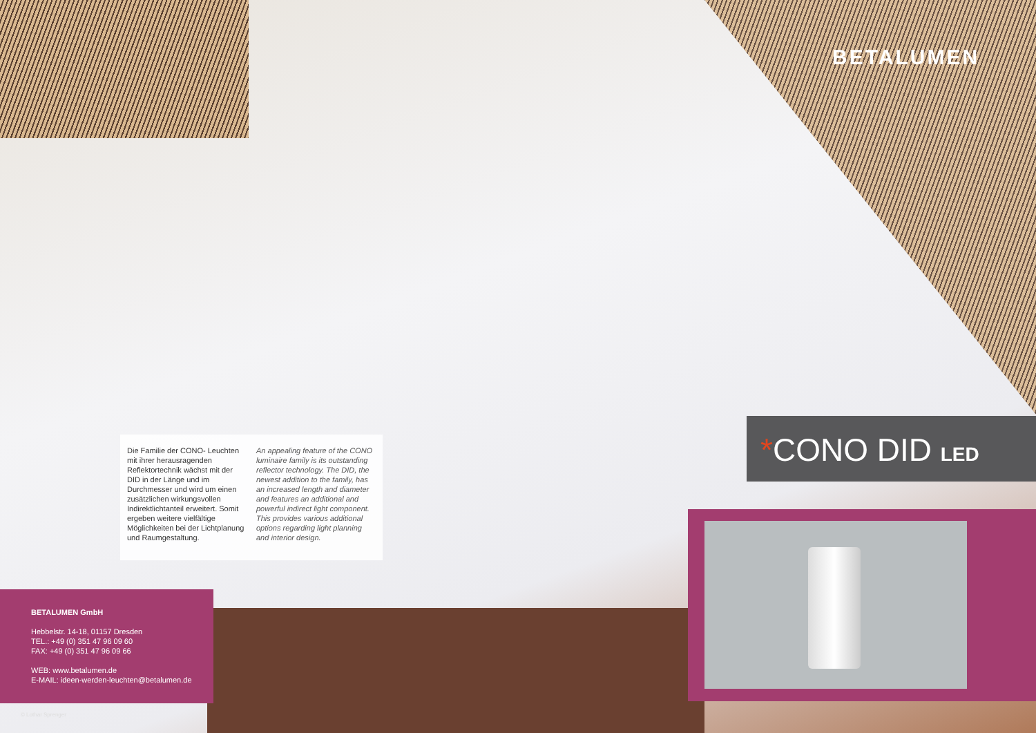BETALUMEN
Die Familie der CONO- Leuchten mit ihrer herausragenden Reflektortechnik wächst mit der DID in der Länge und im Durchmesser und wird um einen zusätzlichen wirkungsvollen Indirektlichtanteil erweitert. Somit ergeben weitere vielfältige Möglichkeiten bei der Lichtplanung und Raumgestaltung.
An appealing feature of the CONO luminaire family is its outstanding reflector technology. The DID, the newest addition to the family, has an increased length and diameter and features an additional and powerful indirect light component. This provides various additional options regarding light planning and interior design.
*CONO DID LED
BETALUMEN GmbH
Hebbelstr. 14-18, 01157 Dresden
TEL.: +49 (0) 351 47 96 09 60
FAX: +49 (0) 351 47 96 09 66
WEB: www.betalumen.de
E-MAIL: ideen-werden-leuchten@betalumen.de
© Lothar Sprenger